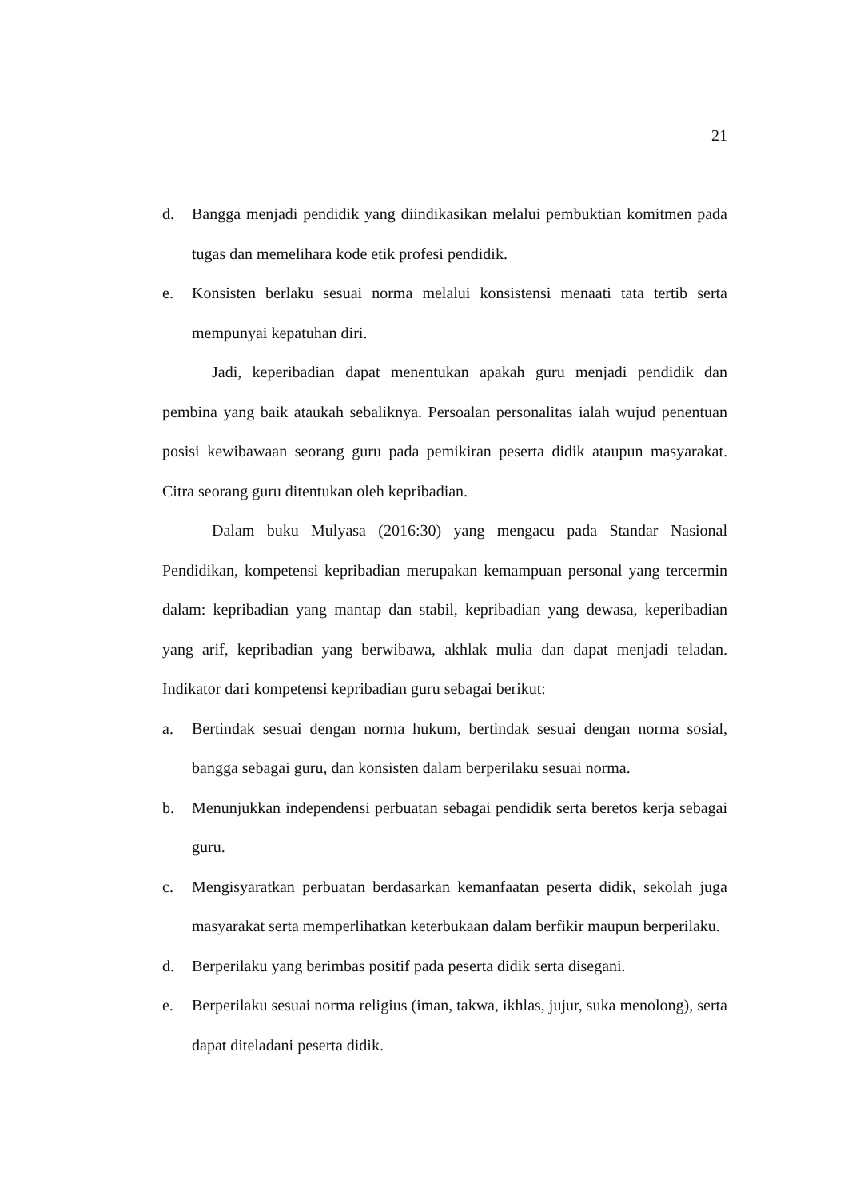21
d. Bangga menjadi pendidik yang diindikasikan melalui pembuktian komitmen pada tugas dan memelihara kode etik profesi pendidik.
e. Konsisten berlaku sesuai norma melalui konsistensi menaati tata tertib serta mempunyai kepatuhan diri.
Jadi, keperibadian dapat menentukan apakah guru menjadi pendidik dan pembina yang baik ataukah sebaliknya. Persoalan personalitas ialah wujud penentuan posisi kewibawaan seorang guru pada pemikiran peserta didik ataupun masyarakat. Citra seorang guru ditentukan oleh kepribadian.
Dalam buku Mulyasa (2016:30) yang mengacu pada Standar Nasional Pendidikan, kompetensi kepribadian merupakan kemampuan personal yang tercermin dalam: kepribadian yang mantap dan stabil, kepribadian yang dewasa, keperibadian yang arif, kepribadian yang berwibawa, akhlak mulia dan dapat menjadi teladan. Indikator dari kompetensi kepribadian guru sebagai berikut:
a. Bertindak sesuai dengan norma hukum, bertindak sesuai dengan norma sosial, bangga sebagai guru, dan konsisten dalam berperilaku sesuai norma.
b. Menunjukkan independensi perbuatan sebagai pendidik serta beretos kerja sebagai guru.
c. Mengisyaratkan perbuatan berdasarkan kemanfaatan peserta didik, sekolah juga masyarakat serta memperlihatkan keterbukaan dalam berfikir maupun berperilaku.
d. Berperilaku yang berimbas positif pada peserta didik serta disegani.
e. Berperilaku sesuai norma religius (iman, takwa, ikhlas, jujur, suka menolong), serta dapat diteladani peserta didik.